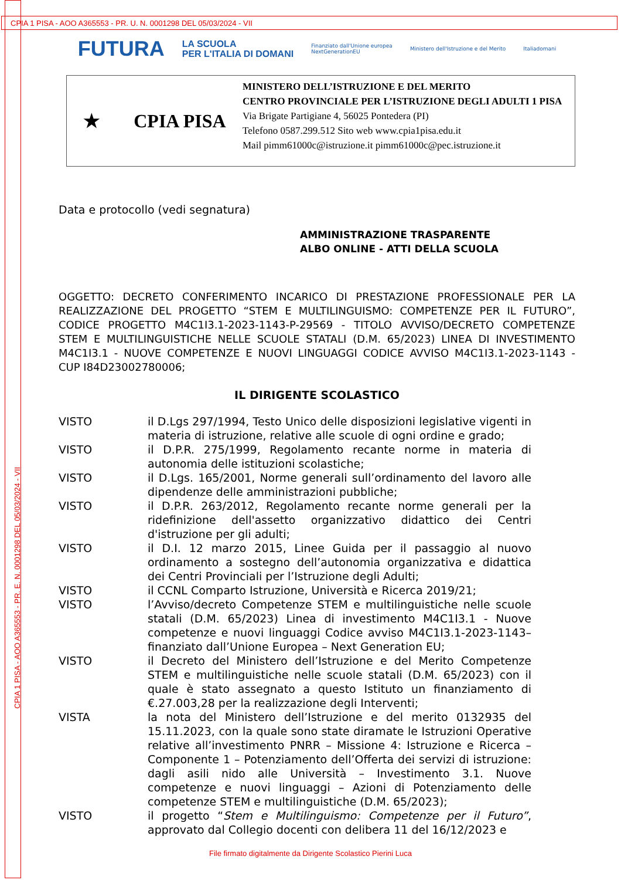CPIA 1 PISA - AOO A365553 - PR. U. N. 0001298 DEL 05/03/2024 - VII
CPIA 1 PISA - AOO A365553 - PR. E. N. 0001298 DEL 05/03/2024 - VII
FUTURA LA SCUOLA
PER L'ITALIA DI DOMANI Finanziato dall'Unione europea
NextGenerationEU Ministero dell'Istruzione e del Merito Italiadomani
★ CPIA PISA
MINISTERO DELL’ISTRUZIONE E DEL MERITO
CENTRO PROVINCIALE PER L’ISTRUZIONE DEGLI ADULTI 1 PISA
Via Brigate Partigiane 4, 56025 Pontedera (PI)
Telefono 0587.299.512 Sito web www.cpia1pisa.edu.it
Mail pimm61000c@istruzione.it pimm61000c@pec.istruzione.it
Data e protocollo (vedi segnatura)
AMMINISTRAZIONE TRASPARENTE
ALBO ONLINE - ATTI DELLA SCUOLA
OGGETTO: DECRETO CONFERIMENTO INCARICO DI PRESTAZIONE PROFESSIONALE PER LA REALIZZAZIONE DEL PROGETTO “STEM E MULTILINGUISMO: COMPETENZE PER IL FUTURO”, CODICE PROGETTO M4C1I3.1-2023-1143-P-29569 - TITOLO AVVISO/DECRETO COMPETENZE STEM E MULTILINGUISTICHE NELLE SCUOLE STATALI (D.M. 65/2023) LINEA DI INVESTIMENTO M4C1I3.1 - NUOVE COMPETENZE E NUOVI LINGUAGGI CODICE AVVISO M4C1I3.1-2023-1143 - CUP I84D23002780006;
IL DIRIGENTE SCOLASTICO
VISTO il D.Lgs 297/1994, Testo Unico delle disposizioni legislative vigenti in materia di istruzione, relative alle scuole di ogni ordine e grado;
VISTO il D.P.R. 275/1999, Regolamento recante norme in materia di autonomia delle istituzioni scolastiche;
VISTO il D.Lgs. 165/2001, Norme generali sull’ordinamento del lavoro alle dipendenze delle amministrazioni pubbliche;
VISTO il D.P.R. 263/2012, Regolamento recante norme generali per la ridefinizione dell'assetto organizzativo didattico dei Centri d'istruzione per gli adulti;
VISTO il D.I. 12 marzo 2015, Linee Guida per il passaggio al nuovo ordinamento a sostegno dell’autonomia organizzativa e didattica dei Centri Provinciali per l’Istruzione degli Adulti;
VISTO il CCNL Comparto Istruzione, Università e Ricerca 2019/21;
VISTO l’Avviso/decreto Competenze STEM e multilinguistiche nelle scuole statali (D.M. 65/2023) Linea di investimento M4C1I3.1 - Nuove competenze e nuovi linguaggi Codice avviso M4C1I3.1-2023-1143– finanziato dall’Unione Europea – Next Generation EU;
VISTO il Decreto del Ministero dell’Istruzione e del Merito Competenze STEM e multilinguistiche nelle scuole statali (D.M. 65/2023) con il quale è stato assegnato a questo Istituto un finanziamento di €.27.003,28 per la realizzazione degli Interventi;
VISTA la nota del Ministero dell’Istruzione e del merito 0132935 del 15.11.2023, con la quale sono state diramate le Istruzioni Operative relative all’investimento PNRR – Missione 4: Istruzione e Ricerca – Componente 1 – Potenziamento dell’Offerta dei servizi di istruzione: dagli asili nido alle Università – Investimento 3.1. Nuove competenze e nuovi linguaggi – Azioni di Potenziamento delle competenze STEM e multilinguistiche (D.M. 65/2023);
VISTO il progetto “Stem e Multilinguismo: Competenze per il Futuro”, approvato dal Collegio docenti con delibera 11 del 16/12/2023 e
File firmato digitalmente da Dirigente Scolastico Pierini Luca